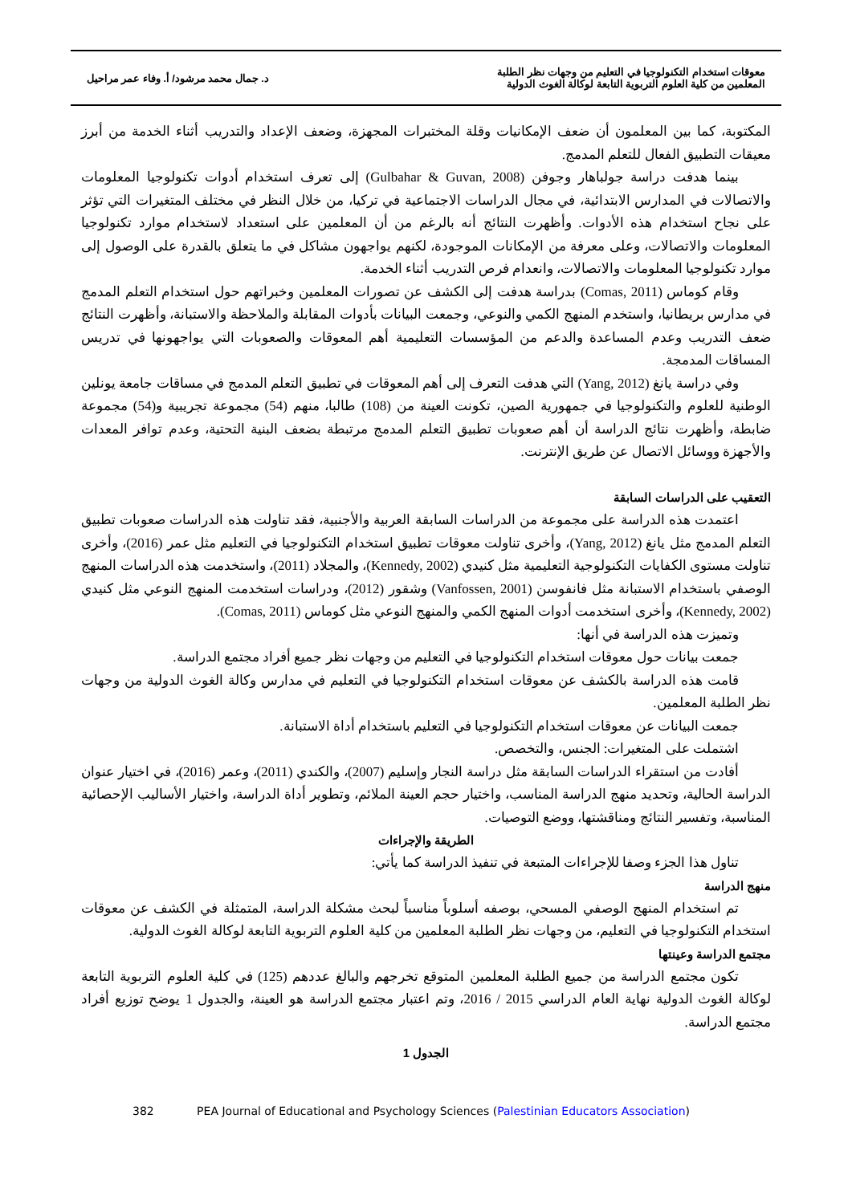معوقات استخدام التكنولوجيا في التعليم من وجهات نظر الطلبة
المعلمين من كلية العلوم التربوية التابعة لوكالة الغوث الدولية
د. جمال محمد مرشود/ أ. وفاء عمر مراحيل
المكتوبة، كما بين المعلمون أن ضعف الإمكانيات وقلة المختبرات المجهزة، وضعف الإعداد والتدريب أثناء الخدمة من أبرز معيقات التطبيق الفعال للتعلم المدمج.
بينما هدفت دراسة جولباهار وجوفن (Gulbahar & Guvan, 2008) إلى تعرف استخدام أدوات تكنولوجيا المعلومات والاتصالات في المدارس الابتدائية، في مجال الدراسات الاجتماعية في تركيا، من خلال النظر في مختلف المتغيرات التي تؤثر على نجاح استخدام هذه الأدوات. وأظهرت النتائج أنه بالرغم من أن المعلمين على استعداد لاستخدام موارد تكنولوجيا المعلومات والاتصالات، وعلى معرفة من الإمكانات الموجودة، لكنهم يواجهون مشاكل في ما يتعلق بالقدرة على الوصول إلى موارد تكنولوجيا المعلومات والاتصالات، وانعدام فرص التدريب أثناء الخدمة.
وقام كوماس (Comas, 2011) بدراسة هدفت إلى الكشف عن تصورات المعلمين وخبراتهم حول استخدام التعلم المدمج في مدارس بريطانيا، واستخدم المنهج الكمي والنوعي، وجمعت البيانات بأدوات المقابلة والملاحظة والاستبانة، وأظهرت النتائج ضعف التدريب وعدم المساعدة والدعم من المؤسسات التعليمية أهم المعوقات والصعوبات التي يواجهونها في تدريس المساقات المدمجة.
وفي دراسة يانغ (Yang, 2012) التي هدفت التعرف إلى أهم المعوقات في تطبيق التعلم المدمج في مساقات جامعة يونلين الوطنية للعلوم والتكنولوجيا في جمهورية الصين، تكونت العينة من (108) طالبا، منهم (54) مجموعة تجريبية و(54) مجموعة ضابطة، وأظهرت نتائج الدراسة أن أهم صعوبات تطبيق التعلم المدمج مرتبطة بضعف البنية التحتية، وعدم توافر المعدات والأجهزة ووسائل الاتصال عن طريق الإنترنت.
التعقيب على الدراسات السابقة
اعتمدت هذه الدراسة على مجموعة من الدراسات السابقة العربية والأجنبية، فقد تناولت هذه الدراسات صعوبات تطبيق التعلم المدمج مثل يانغ (Yang, 2012)، وأخرى تناولت معوقات تطبيق استخدام التكنولوجيا في التعليم مثل عمر (2016)، وأخرى تناولت مستوى الكفايات التكنولوجية التعليمية مثل كنيدي (Kennedy, 2002)، والمجلاد (2011)، واستخدمت هذه الدراسات المنهج الوصفي باستخدام الاستبانة مثل فانفوسن (Vanfossen, 2001) وشقور (2012)، ودراسات استخدمت المنهج النوعي مثل كنيدي (Kennedy, 2002)، وأخرى استخدمت أدوات المنهج الكمي والمنهج النوعي مثل كوماس (Comas, 2011).
وتميزت هذه الدراسة في أنها:
جمعت بيانات حول معوقات استخدام التكنولوجيا في التعليم من وجهات نظر جميع أفراد مجتمع الدراسة.
قامت هذه الدراسة بالكشف عن معوقات استخدام التكنولوجيا في التعليم في مدارس وكالة الغوث الدولية من وجهات نظر الطلبة المعلمين.
جمعت البيانات عن معوقات استخدام التكنولوجيا في التعليم باستخدام أداة الاستبانة.
اشتملت على المتغيرات: الجنس، والتخصص.
أفادت من استقراء الدراسات السابقة مثل دراسة النجار وإسليم (2007)، والكندي (2011)، وعمر (2016)، في اختيار عنوان الدراسة الحالية، وتحديد منهج الدراسة المناسب، واختيار حجم العينة الملائم، وتطوير أداة الدراسة، واختيار الأساليب الإحصائية المناسبة، وتفسير النتائج ومناقشتها، ووضع التوصيات.
الطريقة والإجراءات
تناول هذا الجزء وصفا للإجراءات المتبعة في تنفيذ الدراسة كما يأتي:
منهج الدراسة
تم استخدام المنهج الوصفي المسحي، بوصفه أسلوباً مناسباً لبحث مشكلة الدراسة، المتمثلة في الكشف عن معوقات استخدام التكنولوجيا في التعليم، من وجهات نظر الطلبة المعلمين من كلية العلوم التربوية التابعة لوكالة الغوث الدولية.
مجتمع الدراسة وعينتها
تكون مجتمع الدراسة من جميع الطلبة المعلمين المتوقع تخرجهم والبالغ عددهم (125) في كلية العلوم التربوية التابعة لوكالة الغوث الدولية نهاية العام الدراسي 2015 / 2016، وتم اعتبار مجتمع الدراسة هو العينة، والجدول 1 يوضح توزيع أفراد مجتمع الدراسة.
الجدول 1
382 PEA Journal of Educational and Psychology Sciences (Palestinian Educators Association)